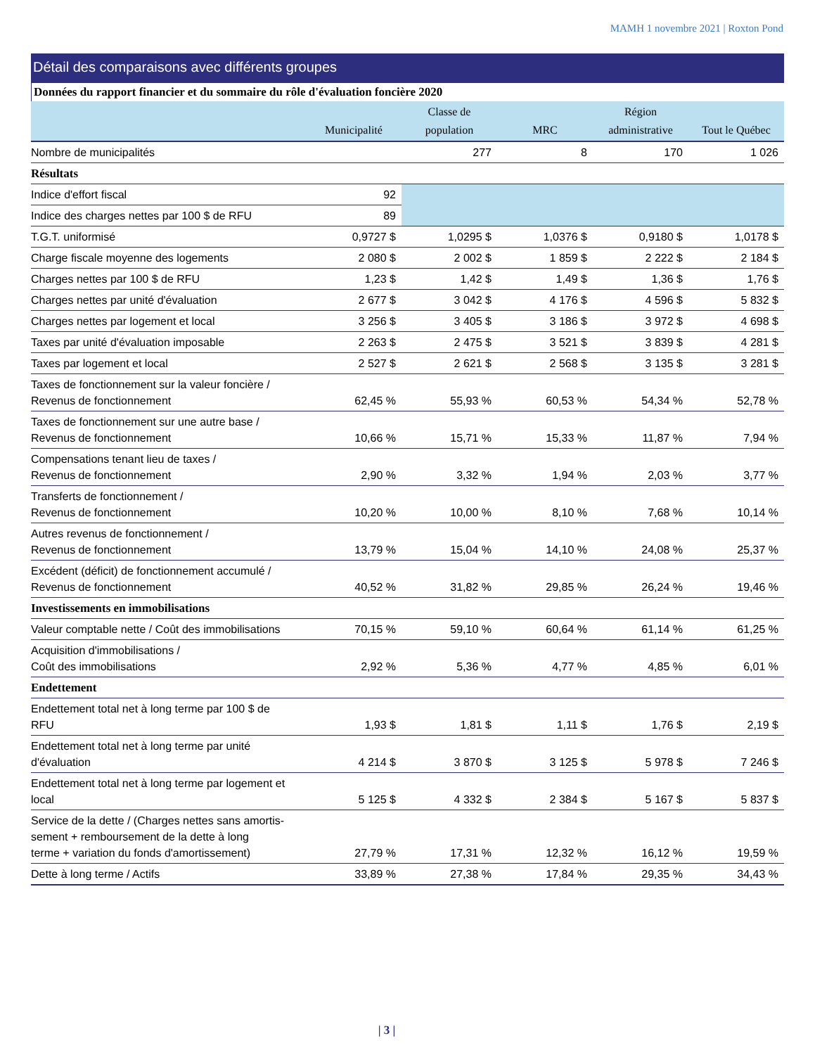MAMH 1 novembre 2021 | Roxton Pond
Détail des comparaisons avec différents groupes
Données du rapport financier et du sommaire du rôle d'évaluation foncière 2020
| | Municipalité | Classe de population | MRC | Région administrative | Tout le Québec |
| --- | --- | --- | --- | --- | --- |
| Nombre de municipalités | | 277 | 8 | 170 | 1 026 |
| Résultats | | | | | |
| Indice d'effort fiscal | 92 | | | | |
| Indice des charges nettes par 100 $ de RFU | 89 | | | | |
| T.G.T. uniformisé | 0,9727 $ | 1,0295 $ | 1,0376 $ | 0,9180 $ | 1,0178 $ |
| Charge fiscale moyenne des logements | 2 080 $ | 2 002 $ | 1 859 $ | 2 222 $ | 2 184 $ |
| Charges nettes par 100 $ de RFU | 1,23 $ | 1,42 $ | 1,49 $ | 1,36 $ | 1,76 $ |
| Charges nettes par unité d'évaluation | 2 677 $ | 3 042 $ | 4 176 $ | 4 596 $ | 5 832 $ |
| Charges nettes par logement et local | 3 256 $ | 3 405 $ | 3 186 $ | 3 972 $ | 4 698 $ |
| Taxes par unité d'évaluation imposable | 2 263 $ | 2 475 $ | 3 521 $ | 3 839 $ | 4 281 $ |
| Taxes par logement et local | 2 527 $ | 2 621 $ | 2 568 $ | 3 135 $ | 3 281 $ |
| Taxes de fonctionnement sur la valeur foncière / Revenus de fonctionnement | 62,45 % | 55,93 % | 60,53 % | 54,34 % | 52,78 % |
| Taxes de fonctionnement sur une autre base / Revenus de fonctionnement | 10,66 % | 15,71 % | 15,33 % | 11,87 % | 7,94 % |
| Compensations tenant lieu de taxes / Revenus de fonctionnement | 2,90 % | 3,32 % | 1,94 % | 2,03 % | 3,77 % |
| Transferts de fonctionnement / Revenus de fonctionnement | 10,20 % | 10,00 % | 8,10 % | 7,68 % | 10,14 % |
| Autres revenus de fonctionnement / Revenus de fonctionnement | 13,79 % | 15,04 % | 14,10 % | 24,08 % | 25,37 % |
| Excédent (déficit) de fonctionnement accumulé / Revenus de fonctionnement | 40,52 % | 31,82 % | 29,85 % | 26,24 % | 19,46 % |
| Investissements en immobilisations | | | | | |
| Valeur comptable nette / Coût des immobilisations | 70,15 % | 59,10 % | 60,64 % | 61,14 % | 61,25 % |
| Acquisition d'immobilisations / Coût des immobilisations | 2,92 % | 5,36 % | 4,77 % | 4,85 % | 6,01 % |
| Endettement | | | | | |
| Endettement total net à long terme par 100 $ de RFU | 1,93 $ | 1,81 $ | 1,11 $ | 1,76 $ | 2,19 $ |
| Endettement total net à long terme par unité d'évaluation | 4 214 $ | 3 870 $ | 3 125 $ | 5 978 $ | 7 246 $ |
| Endettement total net à long terme par logement et local | 5 125 $ | 4 332 $ | 2 384 $ | 5 167 $ | 5 837 $ |
| Service de la dette / (Charges nettes sans amortis- sement + remboursement de la dette à long terme + variation du fonds d'amortissement) | 27,79 % | 17,31 % | 12,32 % | 16,12 % | 19,59 % |
| Dette à long terme / Actifs | 33,89 % | 27,38 % | 17,84 % | 29,35 % | 34,43 % |
| 3 |